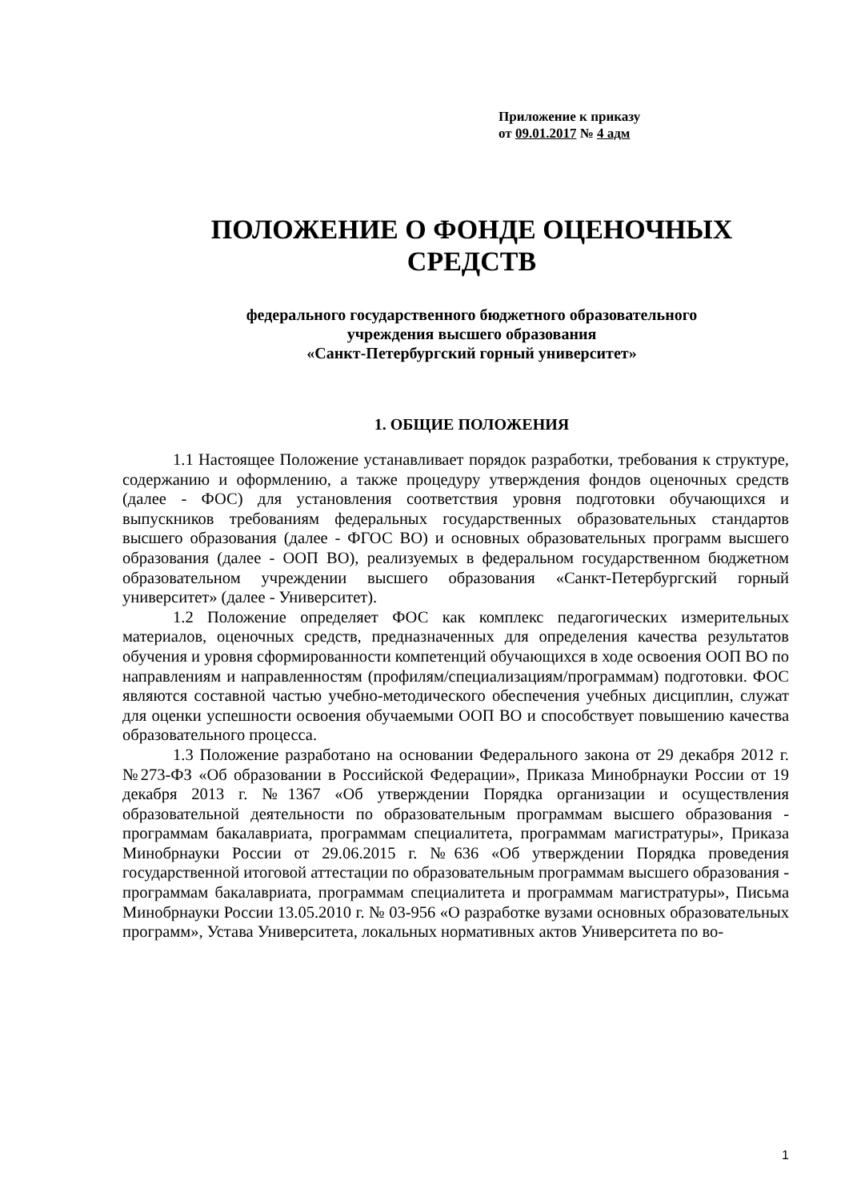Приложение к приказу
от 09.01.2017 № 4 адм
ПОЛОЖЕНИЕ О ФОНДЕ ОЦЕНОЧНЫХ СРЕДСТВ
федерального государственного бюджетного образовательного
учреждения высшего образования
«Санкт-Петербургский горный университет»
1. ОБЩИЕ ПОЛОЖЕНИЯ
1.1 Настоящее Положение устанавливает порядок разработки, требования к структуре, содержанию и оформлению, а также процедуру утверждения фондов оценочных средств (далее - ФОС) для установления соответствия уровня подготовки обучающихся и выпускников требованиям федеральных государственных образовательных стандартов высшего образования (далее - ФГОС ВО) и основных образовательных программ высшего образования (далее - ООП ВО), реализуемых в федеральном государственном бюджетном образовательном учреждении высшего образования «Санкт-Петербургский горный университет» (далее - Университет).
1.2 Положение определяет ФОС как комплекс педагогических измерительных материалов, оценочных средств, предназначенных для определения качества результатов обучения и уровня сформированности компетенций обучающихся в ходе освоения ООП ВО по направлениям и направленностям (профилям/специализациям/программам) подготовки. ФОС являются составной частью учебно-методического обеспечения учебных дисциплин, служат для оценки успешности освоения обучаемыми ООП ВО и способствует повышению качества образовательного процесса.
1.3 Положение разработано на основании Федерального закона от 29 декабря 2012 г. №273-ФЗ «Об образовании в Российской Федерации», Приказа Минобрнауки России от 19 декабря 2013 г. №1367 «Об утверждении Порядка организации и осуществления образовательной деятельности по образовательным программам высшего образования - программам бакалавриата, программам специалитета, программам магистратуры», Приказа Минобрнауки России от 29.06.2015 г. №636 «Об утверждении Порядка проведения государственной итоговой аттестации по образовательным программам высшего образования - программам бакалавриата, программам специалитета и программам магистратуры», Письма Минобрнауки России 13.05.2010 г. № 03-956 «О разработке вузами основных образовательных программ», Устава Университета, локальных нормативных актов Университета по во-
1